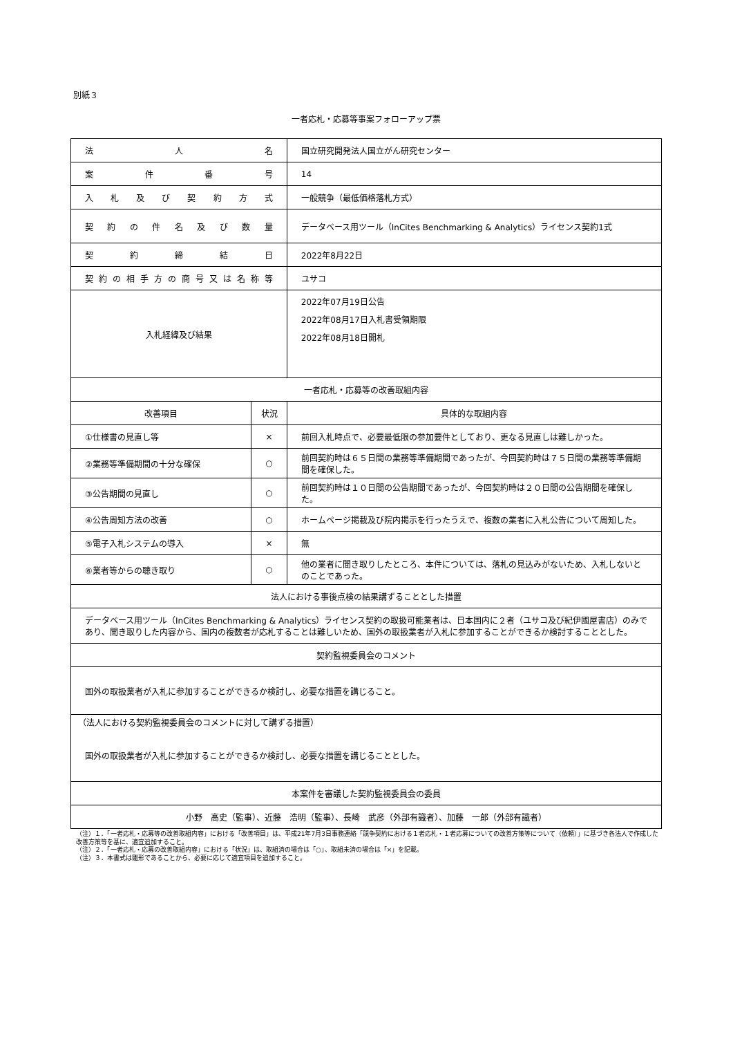別紙３
一者応札・応募等事案フォローアップ票
| 法 人 名 | | 国立研究開発法人国立がん研究センター |
| 案件番号 | | 14 |
| 入札及び契約方式 | | 一般競争（最低価格落札方式） |
| 契約の件名及び数量 | | データベース用ツール（InCites Benchmarking & Analytics）ライセンス契約1式 |
| 契約締結日 | | 2022年8月22日 |
| 契約の相手方の商号又は名称等 | | ユサコ |
| 入札経緯及び結果 | | 2022年07月19日公告 2022年08月17日入札書受領期限 2022年08月18日開札 |
| 一者応札・応募等の改善取組内容 | | |
| 改善項目 | 状況 | 具体的な取組内容 |
| ①仕様書の見直し等 | × | 前回入札時点で、必要最低限の参加要件としており、更なる見直しは難しかった。 |
| ②業務等準備期間の十分な確保 | ○ | 前回契約時は６５日間の業務等準備期間であったが、今回契約時は７５日間の業務等準備期間を確保した。 |
| ③公告期間の見直し | ○ | 前回契約時は１０日間の公告期間であったが、今回契約時は２０日間の公告期間を確保した。 |
| ④公告周知方法の改善 | ○ | ホームページ掲載及び院内掲示を行ったうえで、複数の業者に入札公告について周知した。 |
| ⑤電子入札システムの導入 | × | 無 |
| ⑥業者等からの聴き取り | ○ | 他の業者に聞き取りしたところ、本件については、落札の見込みがないため、入札しないとのことであった。 |
| 法人における事後点検の結果講ずることとした措置 | | |
| データベース用ツール（InCites Benchmarking & Analytics）ライセンス契約の取扱可能業者は、日本国内に２者（ユサコ及び紀伊國屋書店）のみであり、聞き取りした内容から、国内の複数者が応札することは難しいため、国外の取扱業者が入札に参加することができるか検討することとした。 | | |
| 契約監視委員会のコメント | | |
| 国外の取扱業者が入札に参加することができるか検討し、必要な措置を講じること。 | | |
| （法人における契約監視委員会のコメントに対して講ずる措置） 国外の取扱業者が入札に参加することができるか検討し、必要な措置を講じることとした。 | | |
| 本案件を審議した契約監視委員会の委員 | | |
| 小野 高史（監事）、近藤 浩明（監事）、長崎 武彦（外部有識者）、加藤 一郎（外部有識者） | | |
（注）１．「一者応札・応募等の改善取組内容」における「改善項目」は、平成21年7月3日事務連絡「競争契約における１者応札・１者応募についての改善方策等について（依頼）」に基づき各法人で作成した改善方策等を基に、適宜追加すること。
（注）２．「一者応札・応募の改善取組内容」における「状況」は、取組済の場合は「○」、取組未済の場合は「×」を記載。
（注）３．本書式は雛形であることから、必要に応じて適宜項目を追加すること。